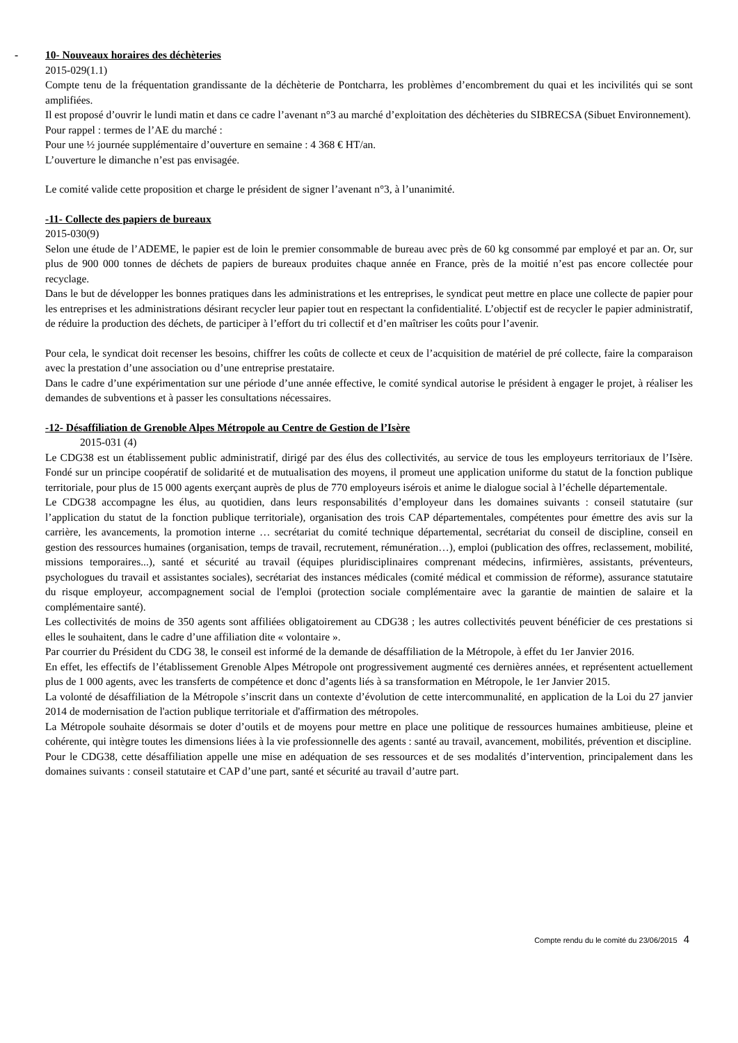- 10- Nouveaux horaires des déchèteries
2015-029(1.1)
Compte tenu de la fréquentation grandissante de la déchèterie de Pontcharra, les problèmes d’encombrement du quai et les incivilités qui se sont amplifiées.
Il est proposé d’ouvrir le lundi matin et dans ce cadre l’avenant n°3 au marché d’exploitation des déchèteries du SIBRECSA (Sibuet Environnement).
Pour rappel : termes de l’AE du marché :
Pour une ½ journée supplémentaire d’ouverture en semaine : 4 368 € HT/an.
L’ouverture le dimanche n’est pas envisagée.
Le comité valide cette proposition et charge le président de signer l’avenant n°3, à l’unanimité.
-11- Collecte des papiers de bureaux
2015-030(9)
Selon une étude de l’ADEME, le papier est de loin le premier consommable de bureau avec près de 60 kg consommé par employé et par an. Or, sur plus de 900 000 tonnes de déchets de papiers de bureaux produites chaque année en France, près de la moitié n’est pas encore collectée pour recyclage.
Dans le but de développer les bonnes pratiques dans les administrations et les entreprises, le syndicat peut mettre en place une collecte de papier pour les entreprises et les administrations désirant recycler leur papier tout en respectant la confidentialité. L’objectif est de recycler le papier administratif, de réduire la production des déchets, de participer à l’effort du tri collectif et d’en maîtriser les coûts pour l’avenir.
Pour cela, le syndicat doit recenser les besoins, chiffrer les coûts de collecte et ceux de l’acquisition de matériel de pré collecte, faire la comparaison avec la prestation d’une association ou d’une entreprise prestataire.
Dans le cadre d’une expérimentation sur une période d’une année effective, le comité syndical autorise le président à engager le projet, à réaliser les demandes de subventions et à passer les consultations nécessaires.
-12- Désaffiliation de Grenoble Alpes Métropole au Centre de Gestion de l’Isère
2015-031 (4)
Le CDG38 est un établissement public administratif, dirigé par des élus des collectivités, au service de tous les employeurs territoriaux de l’Isère. Fondé sur un principe coopératif de solidarité et de mutualisation des moyens, il promeut une application uniforme du statut de la fonction publique territoriale, pour plus de 15 000 agents exerçant auprès de plus de 770 employeurs isérois et anime le dialogue social à l’échelle départementale.
Le CDG38 accompagne les élus, au quotidien, dans leurs responsabilités d’employeur dans les domaines suivants : conseil statutaire (sur l’application du statut de la fonction publique territoriale), organisation des trois CAP départementales, compétentes pour émettre des avis sur la carrière, les avancements, la promotion interne … secrétariat du comité technique départemental, secrétariat du conseil de discipline, conseil en gestion des ressources humaines (organisation, temps de travail, recrutement, rémunération…), emploi (publication des offres, reclassement, mobilité, missions temporaires...), santé et sécurité au travail (équipes pluridisciplinaires comprenant médecins, infirmières, assistants, préventeurs, psychologues du travail et assistantes sociales), secrétariat des instances médicales (comité médical et commission de réforme), assurance statutaire du risque employeur, accompagnement social de l'emploi (protection sociale complémentaire avec la garantie de maintien de salaire et la complémentaire santé).
Les collectivités de moins de 350 agents sont affiliées obligatoirement au CDG38 ; les autres collectivités peuvent bénéficier de ces prestations si elles le souhaitent, dans le cadre d’une affiliation dite « volontaire ».
Par courrier du Président du CDG 38, le conseil est informé de la demande de désaffiliation de la Métropole, à effet du 1er Janvier 2016.
En effet, les effectifs de l’établissement Grenoble Alpes Métropole ont progressivement augmenté ces dernières années, et représentent actuellement plus de 1 000 agents, avec les transferts de compétence et donc d’agents liés à sa transformation en Métropole, le 1er Janvier 2015.
La volonté de désaffiliation de la Métropole s’inscrit dans un contexte d’évolution de cette intercommunalité, en application de la Loi du 27 janvier 2014 de modernisation de l'action publique territoriale et d'affirmation des métropoles.
La Métropole souhaite désormais se doter d’outils et de moyens pour mettre en place une politique de ressources humaines ambitieuse, pleine et cohérente, qui intègre toutes les dimensions liées à la vie professionnelle des agents : santé au travail, avancement, mobilités, prévention et discipline.
Pour le CDG38, cette désaffiliation appelle une mise en adéquation de ses ressources et de ses modalités d’intervention, principalement dans les domaines suivants : conseil statutaire et CAP d’une part, santé et sécurité au travail d’autre part.
Compte rendu du le comité du 23/06/2015 4